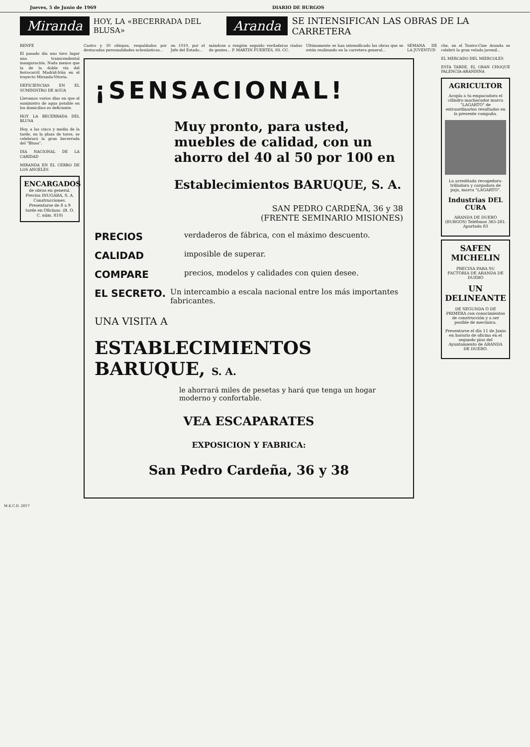Jueves, 5 de Junio de 1969 DIARIO DE BURGOS
Miranda HOY, LA «BECERRADA DEL BLUSA» Aranda SE INTENSIFICAN LAS OBRAS DE LA CARRETERA
RENFE
El pasado día uno tuvo lugar una transcendental inauguración. Nada menos que la de la doble vía del ferrocarril Madrid-Irún en el trayecto Miranda-Vitoria.
DEFICIENCIAS EN EL SUMINISTRO DE AGUA
Llevamos varios días en que el suministro de agua potable en los domicilios es deficiente.
HOY LA BECERRADA DEL BLUSA
Hoy, a las cinco y media de la tarde, en la plaza de toros, se celebrará la gran becerrada del "Blusa".
DIA NACIONAL DE LA CARIDAD
MIRANDA EN EL CERRO DE LOS ANGELES
ENCARGADOS
de obras en general. Precisa INUGARA, S. A. Construcciones. Presentarse de 8 a 9 tarde en Oficinas. (R. O. C. núm. 810)
Castro y 30 obispos, respaldados por destacadas personalidades eclesiásticas...
en 1919, por el Jefe del Estado...
mándose a rengión seguido verdaderas riadas de gentes... P. MARTIN FUERTES, SS. CC.
Ultimamente se han intensificado las obras que se están realizando en la carretera general...
SEMANA DE LA JUVENTUD
¡SENSACIONAL!
Muy pronto, para usted, muebles de calidad, con un ahorro del 40 al 50 por 100 en
Establecimientos BARUQUE, S. A.
SAN PEDRO CARDEÑA, 36 y 38
(FRENTE SEMINARIO MISIONES)
PRECIOS verdaderos de fábrica, con el máximo descuento.
CALIDAD imposible de superar.
COMPARE precios, modelos y calidades con quien desee.
EL SECRETO. Un intercambio a escala nacional entre los más importantes fabricantes.
UNA VISITA A
ESTABLECIMIENTOS
BARUQUE, S. A.
le ahorrará miles de pesetas y hará que tenga un hogar moderno y confortable.
VEA ESCAPARATES
EXPOSICION Y FABRICA:
San Pedro Cardeña, 36 y 38
che, en el Teatro-Cine Aranda se celebró la gran velada juvenil...
EL MERCADO DEL MIERCOLES
ESTA TARDE, EL GRAN CHOQUE PALENCIA-ARANDINA
AGRICULTOR
Acopla a tu empacadora el cilindro machacador marca "LAGARTO" de extraordinarios resultados en la presente campaña.
La acreditada recogedora-trilladora y cargadora de paja, marca "LAGARTO".
Industrias DEL CURA
ARANDA DE DUERO (BURGOS) Teléfonos 365-281. Apartado 83
SAFEN MICHELIN
PRECISA PARA SU FACTORIA DE ARANDA DE DUERO
UN DELINEANTE
DE SEGUNDA O DE PRIMERA con conocimientos de construcción y a ser posible de mecánica.
Presentarse el día 11 de Junio en horario de oficina en el segundo piso del Ayuntamiento de ARANDA DE DUERO.
M.E.C.D. 2017